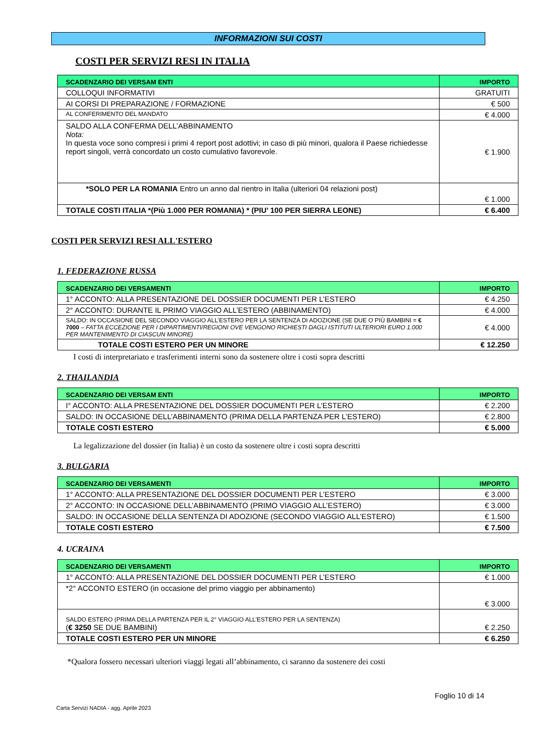INFORMAZIONI SUI COSTI
COSTI PER SERVIZI RESI IN ITALIA
| SCADENZARIO DEI VERSAM ENTI | IMPORTO |
| --- | --- |
| COLLOQUI INFORMATIVI | GRATUITI |
| AI CORSI DI PREPARAZIONE / FORMAZIONE | € 500 |
| AL CONFERIMENTO DEL MANDATO | € 4.000 |
| SALDO ALLA CONFERMA DELL’ABBINAMENTO Nota: In questa voce sono compresi i primi 4 report post adottivi; in caso di più minori, qualora il Paese richiedesse report singoli, verrà concordato un costo cumulativo favorevole. | € 1.900 |
| *SOLO PER LA ROMANIA Entro un anno dal rientro in Italia (ulteriori 04 relazioni post) | € 1.000 |
| TOTALE COSTI ITALIA *(Più 1.000 PER ROMANIA) * (PIU’ 100 PER SIERRA LEONE) | € 6.400 |
COSTI PER SERVIZI RESI ALL'ESTERO
1. FEDERAZIONE RUSSA
| SCADENZARIO DEI VERSAMENTI | IMPORTO |
| --- | --- |
| 1° ACCONTO: ALLA PRESENTAZIONE DEL DOSSIER DOCUMENTI PER L’ESTERO | € 4.250 |
| 2° ACCONTO: DURANTE IL PRIMO VIAGGIO ALL’ESTERO (ABBINAMENTO) | € 4.000 |
| SALDO: IN OCCASIONE DEL SECONDO VIAGGIO ALL’ESTERO PER LA SENTENZA DI ADOZIONE (SE DUE O PIÙ BAMBINI = € 7000 – FATTA ECCEZIONE PER I DIPARTIMENTI/REGIONI OVE VENGONO RICHIESTI DAGLI ISTITUTI ULTERIORI EURO 1.000 PER MANTENIMENTO DI CIASCUN MINORE) | € 4.000 |
| TOTALE COSTI ESTERO PER UN MINORE | € 12.250 |
I costi di interpretariato e trasferimenti interni sono da sostenere oltre i costi sopra descritti
2. THAILANDIA
| SCADENZARIO DEI VERSAM ENTI | IMPORTO |
| --- | --- |
| I° ACCONTO: ALLA PRESENTAZIONE DEL DOSSIER DOCUMENTI PER L’ESTERO | € 2.200 |
| SALDO: IN OCCASIONE DELL’ABBINAMENTO (PRIMA DELLA PARTENZA PER L’ESTERO) | € 2.800 |
| TOTALE COSTI ESTERO | € 5.000 |
La legalizzazione del dossier (in Italia) è un costo da sostenere oltre i costi sopra descritti
3. BULGARIA
| SCADENZARIO DEI VERSAMENTI | IMPORTO |
| --- | --- |
| 1° ACCONTO: ALLA PRESENTAZIONE DEL DOSSIER DOCUMENTI PER L’ESTERO | € 3.000 |
| 2° ACCONTO: IN OCCASIONE DELL’ABBINAMENTO (PRIMO VIAGGIO ALL’ESTERO) | € 3.000 |
| SALDO: IN OCCASIONE DELLA SENTENZA DI ADOZIONE (SECONDO VIAGGIO ALL’ESTERO) | € 1.500 |
| TOTALE COSTI ESTERO | € 7.500 |
4. UCRAINA
| SCADENZARIO DEI VERSAMENTI | IMPORTO |
| --- | --- |
| 1° ACCONTO: ALLA PRESENTAZIONE DEL DOSSIER DOCUMENTI PER L’ESTERO | € 1.000 |
| *2° ACCONTO ESTERO (in occasione del primo viaggio per abbinamento) | € 3.000 |
| SALDO ESTERO (PRIMA DELLA PARTENZA PER IL 2° VIAGGIO ALL’ESTERO PER LA SENTENZA) ( € 3250 SE DUE BAMBINI) | € 2.250 |
| TOTALE COSTI ESTERO PER UN MINORE | € 6.250 |
*Qualora fossero necessari ulteriori viaggi legati all’abbinamento, ci saranno da sostenere dei costi
Foglio 10 di 14
Carta Servizi NADIA - agg. Aprile 2023